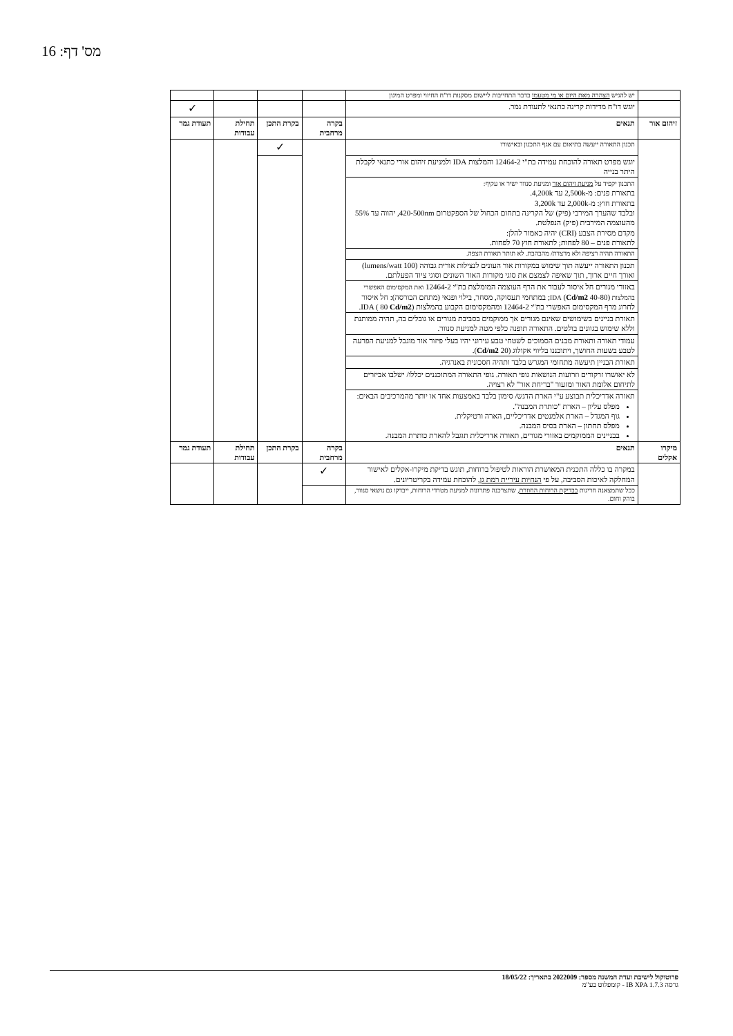מס' דף: 16
| | יש להגיש הצהרה מאת היזם או מי מטעמו בדבר התחייבות ליישום מסקנות דו"ח החיזוי ומפרט המיגון | | | | |
| | יוגש דו"ח מדידות קרינה כתנאי לתעודת גמר. | | | | ✓ |
| זיהום אור | תנאים | בקרה מרחבית | בקרת התכן | תחילת עבודות | תעודת גמר |
| | תכנון התאורה ייעשה בתיאום עם אגף התכנון ובאישורו | | ✓ | | |
| | יוגש מפרט תאורה להוכחת עמידה בת"י 12464-2 והמלצות IDA ולמניעת זיהום אורי כתנאי לקבלת היתר בנייה | | | | |
| | התכנון יקפיד על מניעת זיהום אור ומניעת סנוור ישיר או עקיף: בתאורת פנים: מ-2,500k עד 4,200k. בתאורת חוץ: מ-2,000k עד 3,200k ובלבד שהערך המירבי (פיק) של הקרינה בתחום הכחול של הספקטרום 420-500nm, יהווה עד 55% מהעוצמה המירבית (פיק) הנפלטת. מקדם מסירת הצבע (CRI) יהיה כאמור להלן: לתאורת פנים – 80 לפחות; לתאורת חוץ 70 לפחות. | | | | |
| | התאורה תהיה רציפה ולא מרצדת/ מהבהבת. לא תותר תאורת הצפה. | | | | |
| | תכנון התאורה ייעשה תוך שימוש במקורות אור העונים לנצילות אורית גבוהה (100 lumens/watt) ואורך חיים ארוך, תוך שאיפה לצמצם את סוגי מקורות האור השונים וסוגי ציוד הפעלתם. | | | | |
| | באזורי מגורים חל איסור לעבור את הרף העוצמה המומלצת בת"י 12464-2 ואת המקסימום האפשרי בהמלצות IDA ( Cd/m2 40-80); במתחמי תעסוקה, מסחר, בילוי ופנאי (מתחם הבורסה): חל איסור לחרוג מרף המקסימום האפשרי בת"י 12464-2 ומהמקסימום הקבוע בהמלצות IDA ( 80 Cd/m2 ). | | | | |
| | תאורת בניינים בשימושים שאינם מגורים אך ממוקמים בסביבת מגורים או גובלים בה, תהיה ממותנת וללא שימוש בגוונים בולטים. התאורה תופנה כלפי מטה למניעת סנוור. | | | | |
| | עמודי תאורה ותאורת מבנים הסמוכים לשטחי טבע עירוני יהיו בעלי פיזור אור מוגבל למניעת הפרעה לטבע בשעות החושך, ויתוכננו בליווי אקולוג (20 Cd/m2 ). | | | | |
| | תאורת הבניין תיעשה מתחומי המגרש בלבד ותהיה חסכונית באנרגיה. | | | | |
| | לא יאושרו זרקורים וזרועות הנושאות גופי תאורה. גופי התאורה המתוכננים יכללו/ ישלבו אביזרים לתיחום אלומת האור ומזעור "בריחת אור" לא רצויה. | | | | |
| | תאורה אדריכלית תבוצע ע"י הארת הדגש/ סימון בלבד באמצעות אחד או יותר מהמרכיבים הבאים: מפלס עליון – הארת "כותרת המבנה". גוף המגדל – הארת אלמנטים אדריכליים, הארה ורטיקלית. מפלס תחתון – הארת בסיס המבנה. בבניינים הממוקמים באזורי מגורים, תאורה אדריכלית תוגבל להארת כותרת המבנה. | | | | |
| מיקרו אקלים | תנאים | בקרה מרחבית | בקרת התכן | תחילת עבודות | תעודת גמר |
| | במקרה בו כללה התכנית המאושרת הוראות לטיפול ברוחות, תוגש בדיקת מיקרו-אקלים לאישור המחלקה לאיכות הסביבה, על פי הנחיות עיריית רמת גן , להוכחת עמידה בקריטריונים. | ✓ | | | |
| | ככל שתמצאנה חריגות בבדיקת הרוחות החוזרת , שתצרכנה פתרונות למניעת מטרדי הרוחות, ייבדקו גם נושאי סנוור, בוהק וחום. | | | | |
פרוטוקול לישיבת ועדת המשנה מספר: 2022009 בתאריך: 18/05/22
גרסה IB XPA 1.7.3 - קומפלוט בע"מ